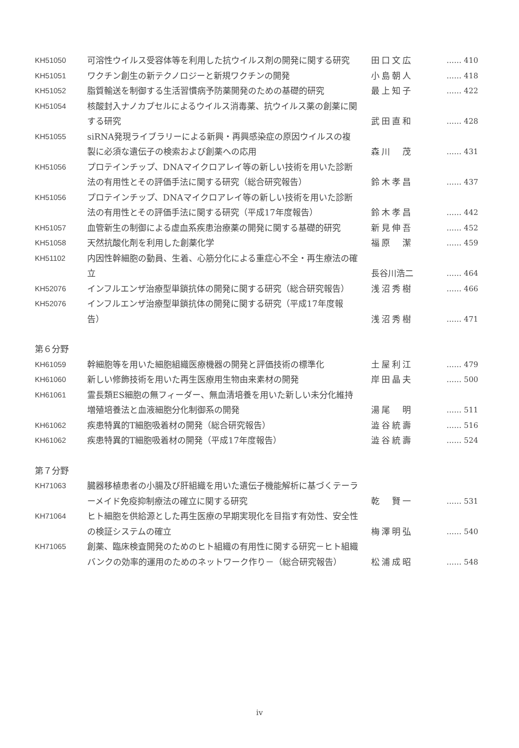| KH51050 | 可溶性ウイルス受容体等を利用した抗ウイルス剤の開発に関する研究 | 田口文広 | …… 410 |
| KH51051 | ワクチン創生の新テクノロジーと新規ワクチンの開発 | 小島朝人 | …… 418 |
| KH51052 | 脂質輸送を制御する生活習慣病予防薬開発のための基礎的研究 | 最上知子 | …… 422 |
| KH51054 | 核酸封入ナノカプセルによるウイルス消毒薬、抗ウイルス薬の創薬に関する研究 | 武田直和 | …… 428 |
| KH51055 | siRNA発現ライブラリーによる新興・再興感染症の原因ウイルスの複製に必須な遺伝子の検索および創薬への応用 | 森川 茂 | …… 431 |
| KH51056 | プロテインチップ、DNAマイクロアレイ等の新しい技術を用いた診断法の有用性とその評価手法に関する研究（総合研究報告） | 鈴木孝昌 | …… 437 |
| KH51056 | プロテインチップ、DNAマイクロアレイ等の新しい技術を用いた診断法の有用性とその評価手法に関する研究（平成17年度報告） | 鈴木孝昌 | …… 442 |
| KH51057 | 血管新生の制御による虚血系疾患治療薬の開発に関する基礎的研究 | 新見伸吾 | …… 452 |
| KH51058 | 天然抗酸化剤を利用した創薬化学 | 福原 潔 | …… 459 |
| KH51102 | 内因性幹細胞の動員、生着、心筋分化による重症心不全・再生療法の確立 | 長谷川浩二 | …… 464 |
| KH52076 | インフルエンザ治療型単鎖抗体の開発に関する研究（総合研究報告） | 浅沼秀樹 | …… 466 |
| KH52076 | インフルエンザ治療型単鎖抗体の開発に関する研究（平成17年度報告） | 浅沼秀樹 | …… 471 |
| 第６分野 | | | |
| KH61059 | 幹細胞等を用いた細胞組織医療機器の開発と評価技術の標準化 | 土屋利江 | …… 479 |
| KH61060 | 新しい修飾技術を用いた再生医療用生物由来素材の開発 | 岸田晶夫 | …… 500 |
| KH61061 | 霊長類ES細胞の無フィーダー、無血清培養を用いた新しい未分化維持増殖培養法と血液細胞分化制御系の開発 | 湯尾 明 | …… 511 |
| KH61062 | 疾患特異的T細胞吸着材の開発（総合研究報告） | 澁谷統壽 | …… 516 |
| KH61062 | 疾患特異的T細胞吸着材の開発（平成17年度報告） | 澁谷統壽 | …… 524 |
| 第７分野 | | | |
| KH71063 | 臓器移植患者の小腸及び肝組織を用いた遺伝子機能解析に基づくテーラーメイド免疫抑制療法の確立に関する研究 | 乾 賢一 | …… 531 |
| KH71064 | ヒト細胞を供給源とした再生医療の早期実現化を目指す有効性、安全性の検証システムの確立 | 梅澤明弘 | …… 540 |
| KH71065 | 創薬、臨床検査開発のためのヒト組織の有用性に関する研究－ヒト組織バンクの効率的運用のためのネットワーク作り－（総合研究報告） | 松浦成昭 | …… 548 |
iv